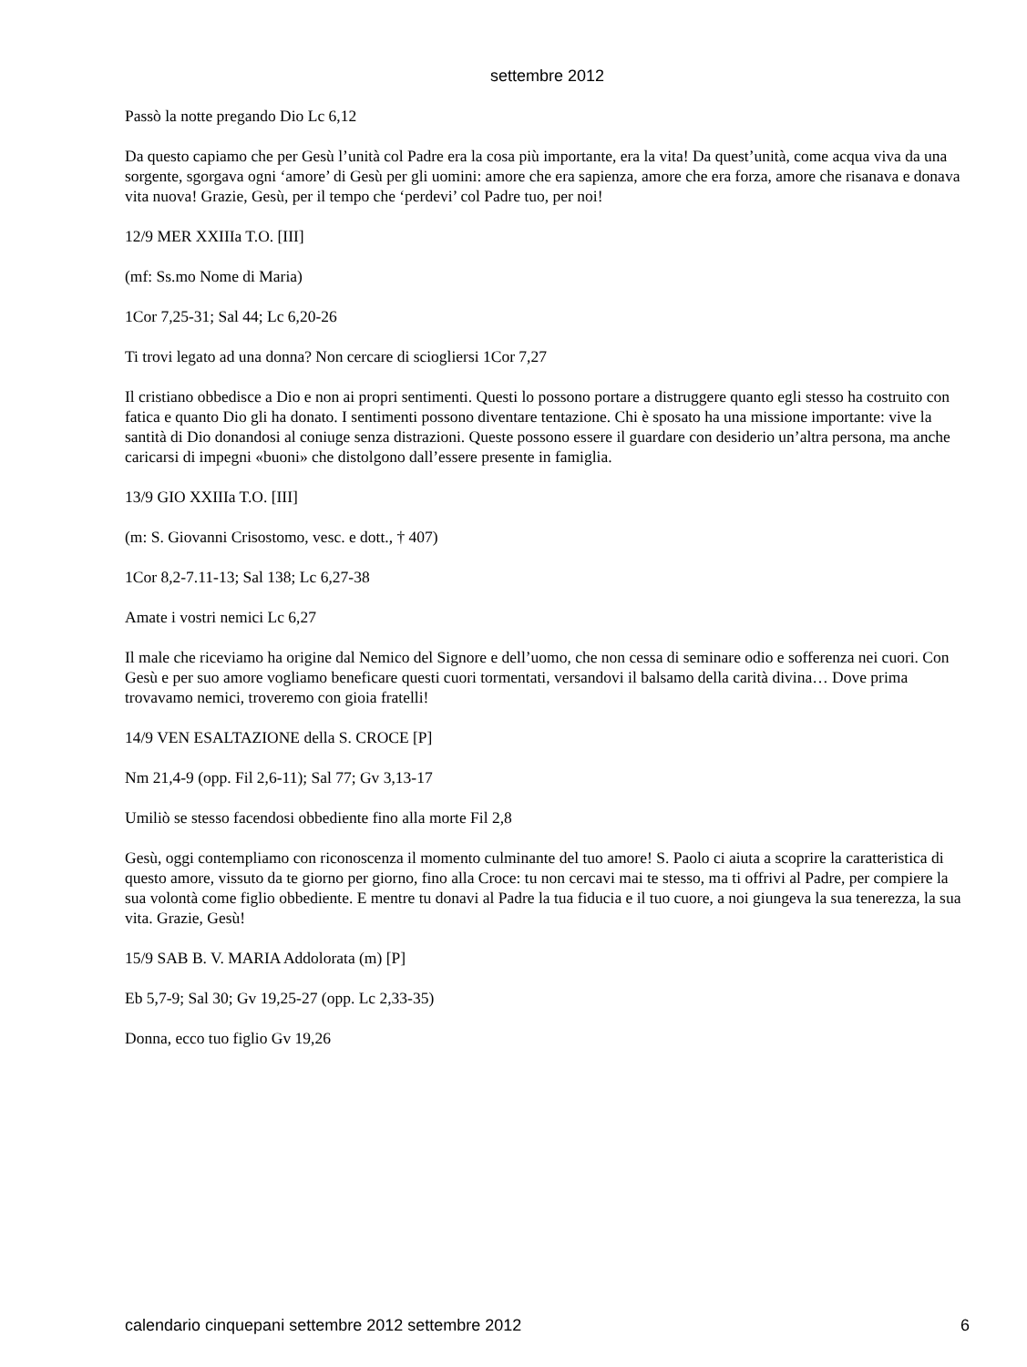settembre 2012
Passò la notte pregando Dio Lc 6,12
Da questo capiamo che per Gesù l’unità col Padre era la cosa più importante, era la vita! Da quest’unità, come acqua viva da una sorgente, sgorgava ogni ‘amore’ di Gesù per gli uomini: amore che era sapienza, amore che era forza, amore che risanava e donava vita nuova! Grazie, Gesù, per il tempo che ‘perdevi’ col Padre tuo, per noi!
12/9 MER XXIIIa T.O. [III]
(mf: Ss.mo Nome di Maria)
1Cor 7,25-31; Sal 44; Lc 6,20-26
Ti trovi legato ad una donna? Non cercare di sciogliersi 1Cor 7,27
Il cristiano obbedisce a Dio e non ai propri sentimenti. Questi lo possono portare a distruggere quanto egli stesso ha costruito con fatica e quanto Dio gli ha donato. I sentimenti possono diventare tentazione. Chi è sposato ha una missione importante: vive la santità di Dio donandosi al coniuge senza distrazioni. Queste possono essere il guardare con desiderio un’altra persona, ma anche caricarsi di impegni «buoni» che distolgono dall’essere presente in famiglia.
13/9 GIO XXIIIa T.O. [III]
(m: S. Giovanni Crisostomo, vesc. e dott., † 407)
1Cor 8,2-7.11-13; Sal 138; Lc 6,27-38
Amate i vostri nemici Lc 6,27
Il male che riceviamo ha origine dal Nemico del Signore e dell’uomo, che non cessa di seminare odio e sofferenza nei cuori. Con Gesù e per suo amore vogliamo beneficare questi cuori tormentati, versandovi il balsamo della carità divina… Dove prima trovavamo nemici, troveremo con gioia fratelli!
14/9 VEN ESALTAZIONE della S. CROCE [P]
Nm 21,4-9 (opp. Fil 2,6-11); Sal 77; Gv 3,13-17
Umiliò se stesso facendosi obbediente fino alla morte Fil 2,8
Gesù, oggi contempliamo con riconoscenza il momento culminante del tuo amore! S. Paolo ci aiuta a scoprire la caratteristica di questo amore, vissuto da te giorno per giorno, fino alla Croce: tu non cercavi mai te stesso, ma ti offrivi al Padre, per compiere la sua volontà come figlio obbediente. E mentre tu donavi al Padre la tua fiducia e il tuo cuore, a noi giungeva la sua tenerezza, la sua vita. Grazie, Gesù!
15/9 SAB B. V. MARIA Addolorata (m) [P]
Eb 5,7-9; Sal 30; Gv 19,25-27 (opp. Lc 2,33-35)
Donna, ecco tuo figlio Gv 19,26
calendario cinquepani settembre 2012 settembre 2012 6